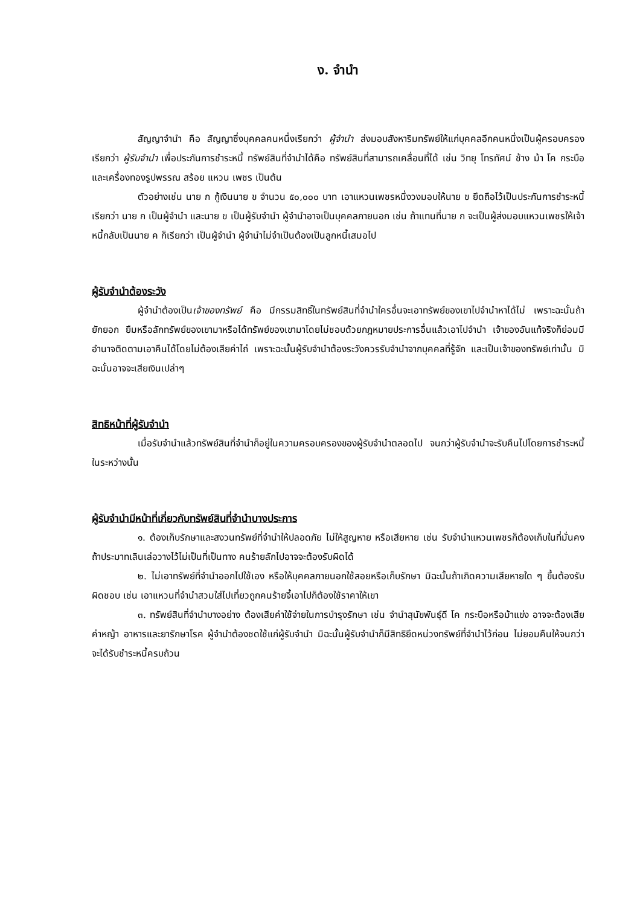ง. จำนำ
สัญญาจำนำ คือ สัญญาซึ่งบุคคลคนหนึ่งเรียกว่า ผู้จำนำ ส่งมอบสังหาริมทรัพย์ให้แก่บุคคลอีกคนหนึ่งเป็นผู้ครอบครองเรียกว่า ผู้รับจำนำ เพื่อประกันการชำระหนี้ ทรัพย์สินที่จำนำได้คือ ทรัพย์สินที่สามารถเคลื่อนที่ได้ เช่น วิทยุ โทรทัศน์ ช้าง ม้า โค กระบือ และเครื่องทองรูปพรรณ สร้อย แหวน เพชร เป็นต้น
ตัวอย่างเช่น นาย ก กู้เงินนาย ข จำนวน ๕๐,๐๐๐ บาท เอาแหวนเพชรหนึ่งวงมอบให้นาย ข ยึดถือไว้เป็นประกันการชำระหนี้เรียกว่า นาย ก เป็นผู้จำนำ และนาย ข เป็นผู้รับจำนำ ผู้จำนำอาจเป็นบุคคลภายนอก เช่น ถ้าแทนที่นาย ก จะเป็นผู้ส่งมอบแหวนเพชรให้เจ้าหนี้กลับเป็นนาย ค ก็เรียกว่า เป็นผู้จำนำ ผู้จำนำไม่จำเป็นต้องเป็นลูกหนี้เสมอไป
ผู้รับจำนำต้องระวัง
ผู้จำนำต้องเป็นเจ้าของทรัพย์ คือ มีกรรมสิทธิ์ในทรัพย์สินที่จำนำใครอื่นจะเอาทรัพย์ของเขาไปจำนำหาได้ไม่ เพราะฉะนั้นถ้ายักยอก ยืมหรือลักทรัพย์ของเขามาหรือได้ทรัพย์ของเขามาโดยไม่ชอบด้วยกฎหมายประการอื่นแล้วเอาไปจำนำ เจ้าของอันแท้จริงก็ย่อมมีอำนาจติดตามเอาคืนได้โดยไม่ต้องเสียค่าไถ่ เพราะฉะนั้นผู้รับจำนำต้องระวังควรรับจำนำจากบุคคลที่รู้จัก และเป็นเจ้าของทรัพย์เท่านั้น มิฉะนั้นอาจจะเสียเงินเปล่าๆ
สิทธิหน้าที่ผู้รับจำนำ
เมื่อรับจำนำแล้วทรัพย์สินที่จำนำก็อยู่ในความครอบครองของผู้รับจำนำตลอดไป จนกว่าผู้รับจำนำจะรับคืนไปโดยการชำระหนี้ ในระหว่างนั้น
ผู้รับจำนำมีหน้าที่เกี่ยวกับทรัพย์สินที่จำนำบางประการ
๑. ต้องเก็บรักษาและสงวนทรัพย์ที่จำนำให้ปลอดภัย ไม่ให้สูญหาย หรือเสียหาย เช่น รับจำนำแหวนเพชรก็ต้องเก็บในที่มั่นคง ถ้าประมาทเลินเล่อวางไว้ไม่เป็นที่เป็นทาง คนร้ายลักไปอาจจะต้องรับผิดได้
๒. ไม่เอาทรัพย์ที่จำนำออกไปใช้เอง หรือให้บุคคลภายนอกใช้สอยหรือเก็บรักษา มิฉะนั้นถ้าเกิดความเสียหายใด ๆ ขึ้นต้องรับผิดชอบ เช่น เอาแหวนที่จำนำสวมใส่ไปเที่ยวถูกคนร้ายจี้เอาไปก็ต้องใช้ราคาให้เขา
๓. ทรัพย์สินที่จำนำบางอย่าง ต้องเสียค่าใช้จ่ายในการบำรุงรักษา เช่น จำนำสุนัขพันธุ์ดี โค กระบือหรือม้าแข่ง อาจจะต้องเสียค่าหญ้า อาหารและยารักษาโรค ผู้จำนำต้องชดใช้แก่ผู้รับจำนำ มิฉะนั้นผู้รับจำนำก็มีสิทธิยึดหน่วงทรัพย์ที่จำนำไว้ก่อน ไม่ยอมคืนให้จนกว่าจะได้รับชำระหนี้ครบถ้วน